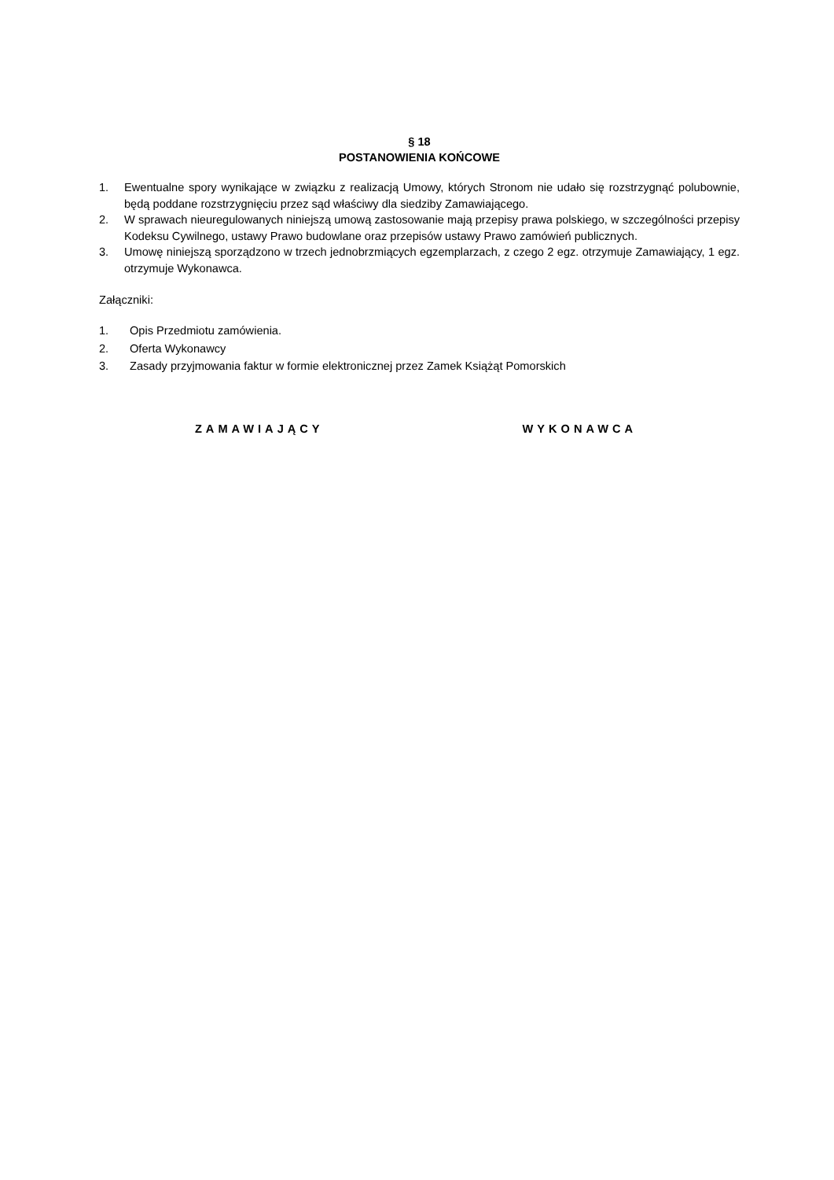§ 18
POSTANOWIENIA KOŃCOWE
1. Ewentualne spory wynikające w związku z realizacją Umowy, których Stronom nie udało się rozstrzygnąć polubownie, będą poddane rozstrzygnięciu przez sąd właściwy dla siedziby Zamawiającego.
2. W sprawach nieuregulowanych niniejszą umową zastosowanie mają przepisy prawa polskiego, w szczególności przepisy Kodeksu Cywilnego, ustawy Prawo budowlane oraz przepisów ustawy Prawo zamówień publicznych.
3. Umowę niniejszą sporządzono w trzech jednobrzmiących egzemplarzach, z czego 2 egz. otrzymuje Zamawiający, 1 egz. otrzymuje Wykonawca.
Załączniki:
1. Opis Przedmiotu zamówienia.
2. Oferta Wykonawcy
3. Zasady przyjmowania faktur w formie elektronicznej przez Zamek Książąt Pomorskich
ZAMAWIAJĄCY WYKONAWCA